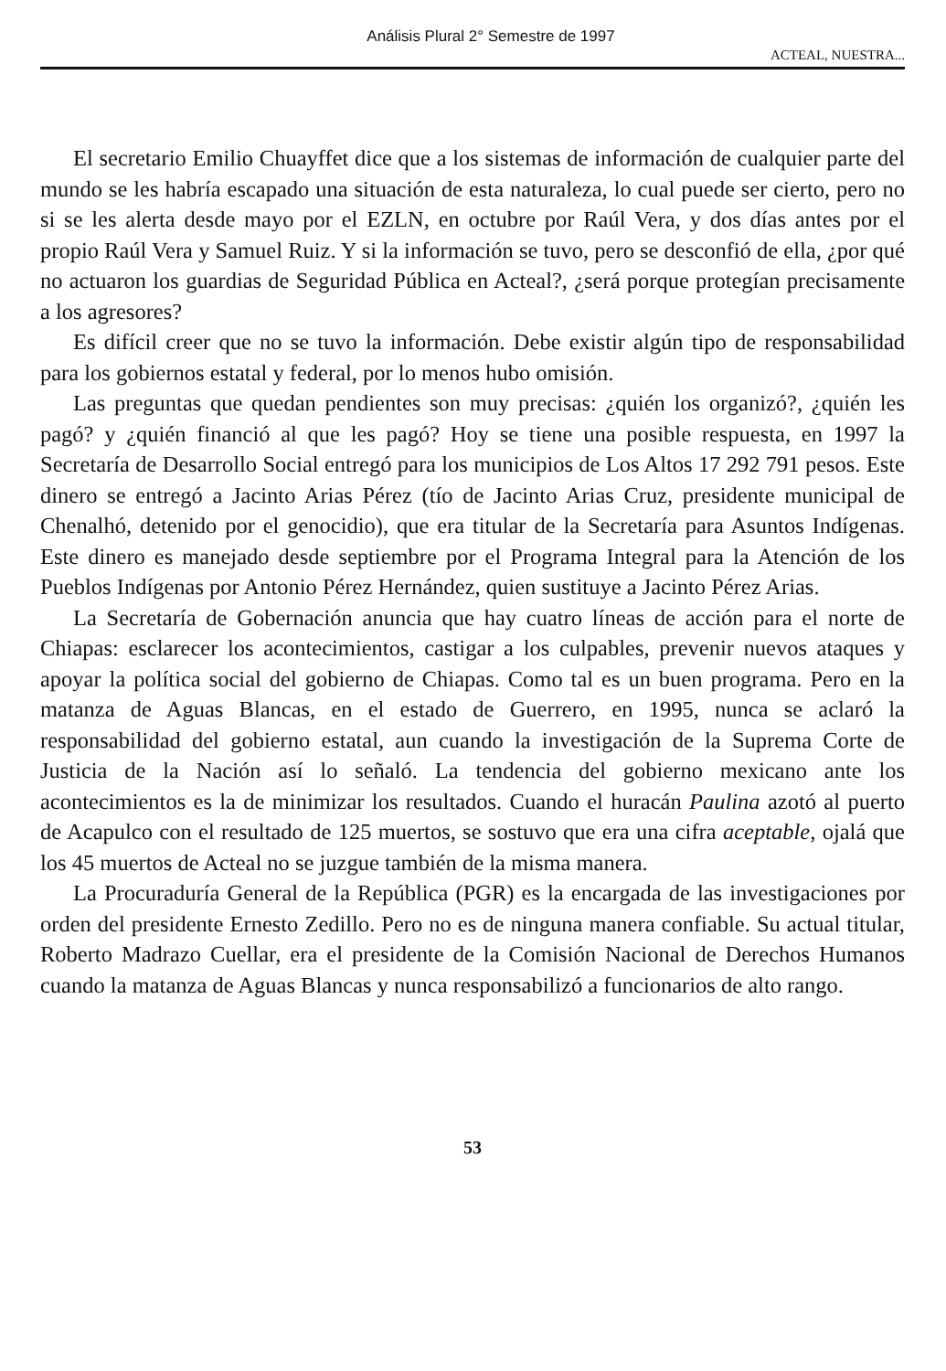Análisis Plural 2° Semestre de 1997
ACTEAL, NUESTRA...
El secretario Emilio Chuayffet dice que a los sistemas de información de cualquier parte del mundo se les habría escapado una situación de esta naturaleza, lo cual puede ser cierto, pero no si se les alerta desde mayo por el EZLN, en octubre por Raúl Vera, y dos días antes por el propio Raúl Vera y Samuel Ruiz. Y si la información se tuvo, pero se desconfió de ella, ¿por qué no actuaron los guardias de Seguridad Pública en Acteal?, ¿será porque protegían precisamente a los agresores?
Es difícil creer que no se tuvo la información. Debe existir algún tipo de responsabilidad para los gobiernos estatal y federal, por lo menos hubo omisión.
Las preguntas que quedan pendientes son muy precisas: ¿quién los organizó?, ¿quién les pagó? y ¿quién financió al que les pagó? Hoy se tiene una posible respuesta, en 1997 la Secretaría de Desarrollo Social entregó para los municipios de Los Altos 17 292 791 pesos. Este dinero se entregó a Jacinto Arias Pérez (tío de Jacinto Arias Cruz, presidente municipal de Chenalhó, detenido por el genocidio), que era titular de la Secretaría para Asuntos Indígenas. Este dinero es manejado desde septiembre por el Programa Integral para la Atención de los Pueblos Indígenas por Antonio Pérez Hernández, quien sustituye a Jacinto Pérez Arias.
La Secretaría de Gobernación anuncia que hay cuatro líneas de acción para el norte de Chiapas: esclarecer los acontecimientos, castigar a los culpables, prevenir nuevos ataques y apoyar la política social del gobierno de Chiapas. Como tal es un buen programa. Pero en la matanza de Aguas Blancas, en el estado de Guerrero, en 1995, nunca se aclaró la responsabilidad del gobierno estatal, aun cuando la investigación de la Suprema Corte de Justicia de la Nación así lo señaló. La tendencia del gobierno mexicano ante los acontecimientos es la de minimizar los resultados. Cuando el huracán Paulina azotó al puerto de Acapulco con el resultado de 125 muertos, se sostuvo que era una cifra aceptable, ojalá que los 45 muertos de Acteal no se juzgue también de la misma manera.
La Procuraduría General de la República (PGR) es la encargada de las investigaciones por orden del presidente Ernesto Zedillo. Pero no es de ninguna manera confiable. Su actual titular, Roberto Madrazo Cuellar, era el presidente de la Comisión Nacional de Derechos Humanos cuando la matanza de Aguas Blancas y nunca responsabilizó a funcionarios de alto rango.
53